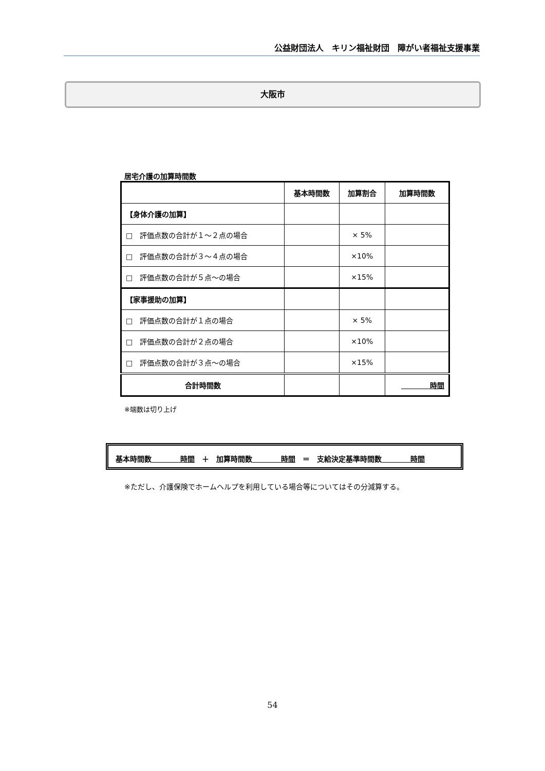公益財団法人　キリン福祉財団　障がい者福祉支援事業
大阪市
居宅介護の加算時間数
| | 基本時間数 | 加算割合 | 加算時間数 |
| --- | --- | --- | --- |
| 【身体介護の加算】 | | | |
| □ 評価点数の合計が１～２点の場合 | | × 5% | |
| □ 評価点数の合計が３～４点の場合 | | ×10% | |
| □ 評価点数の合計が５点～の場合 | | ×15% | |
| 【家事援助の加算】 | | | |
| □ 評価点数の合計が１点の場合 | | × 5% | |
| □ 評価点数の合計が２点の場合 | | ×10% | |
| □ 評価点数の合計が３点～の場合 | | ×15% | |
| 合計時間数 | | | 時間 |
※端数は切り上げ
基本時間数　　　　時間　＋　加算時間数　　　　時間　＝　支給決定基準時間数　　　　時間
※ただし、介護保険でホームヘルプを利用している場合等についてはその分減算する。
54